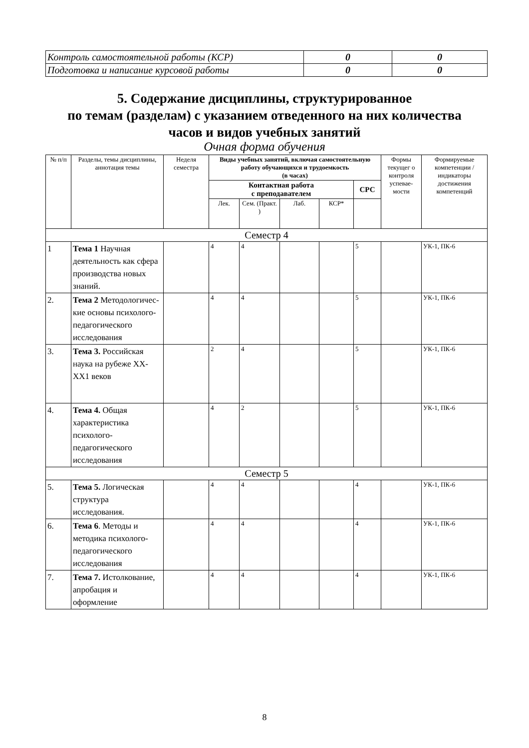| Контроль самостоятельной работы (КСР) | 0 | 0 |
| Подготовка и написание курсовой работы | 0 | 0 |
5. Содержание дисциплины, структурированное
по темам (разделам) с указанием отведенного на них количества
часов и видов учебных занятий
Очная форма обучения
| № п/п | Разделы, темы дисциплины, аннотация темы | Неделя семестра | Виды учебных занятий, включая самостоятельную работу обучающихся и трудоемкость (в часах) | | | | | Формы текущег о контроля успевае-мости | Формируемые компетенции /индикаторы достижения компетенций |
| --- | --- | --- | --- | --- | --- | --- | --- | --- | --- |
| | | | Контактная работа с преподавателем | | | | СРС | | |
| | | | Лек. | Сем. (Практ. ) | Лаб. | КСР* | | | |
| Семестр 4 | | | | | | | | | |
| 1 | Тема 1 Научная деятельность как сфера производства новых знаний. | | 4 | 4 | | | 5 | | УК-1, ПК-6 |
| 2. | Тема 2 Методологичес-кие основы психолого-педагогического исследования | | 4 | 4 | | | 5 | | УК-1, ПК-6 |
| 3. | Тема 3. Российская наука на рубеже XX-XX1 веков | | 2 | 4 | | | 5 | | УК-1, ПК-6 |
| 4. | Тема 4. Общая характеристика психолого-педагогического исследования | | 4 | 2 | | | 5 | | УК-1, ПК-6 |
| Семестр 5 | | | | | | | | | |
| 5. | Тема 5. Логическая структура исследования. | | 4 | 4 | | | 4 | | УК-1, ПК-6 |
| 6. | Тема 6 . Методы и методика психолого-педагогического исследования | | 4 | 4 | | | 4 | | УК-1, ПК-6 |
| 7. | Тема 7. Истолкование, апробация и оформление | | 4 | 4 | | | 4 | | УК-1, ПК-6 |
8